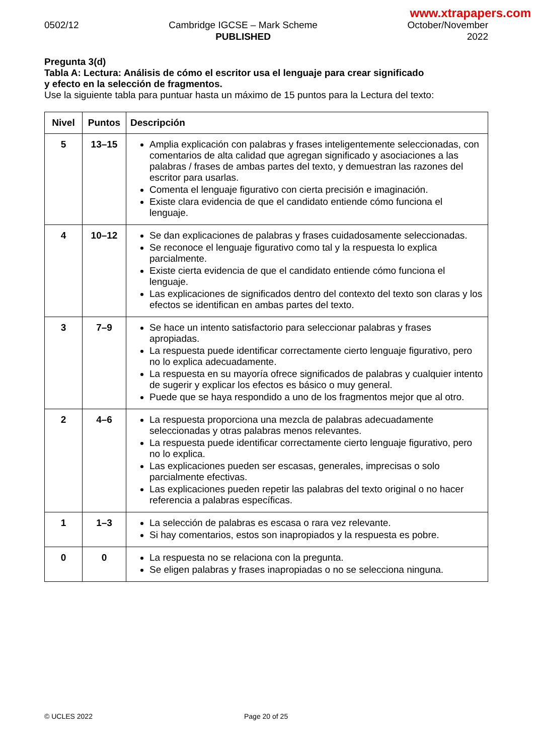www.xtrapapers.com
0502/12 Cambridge IGCSE – Mark Scheme
PUBLISHED
October/November
2022
Pregunta 3(d)
Tabla A: Lectura: Análisis de cómo el escritor usa el lenguaje para crear significado
y efecto en la selección de fragmentos.
Use la siguiente tabla para puntuar hasta un máximo de 15 puntos para la Lectura del texto:
| Nivel | Puntos | Descripción |
| --- | --- | --- |
| 5 | 13–15 | Amplia explicación con palabras y frases inteligentemente seleccionadas, con comentarios de alta calidad que agregan significado y asociaciones a las palabras / frases de ambas partes del texto, y demuestran las razones del escritor para usarlas. Comenta el lenguaje figurativo con cierta precisión e imaginación. Existe clara evidencia de que el candidato entiende cómo funciona el lenguaje. |
| 4 | 10–12 | Se dan explicaciones de palabras y frases cuidadosamente seleccionadas. Se reconoce el lenguaje figurativo como tal y la respuesta lo explica parcialmente. Existe cierta evidencia de que el candidato entiende cómo funciona el lenguaje. Las explicaciones de significados dentro del contexto del texto son claras y los efectos se identifican en ambas partes del texto. |
| 3 | 7–9 | Se hace un intento satisfactorio para seleccionar palabras y frases apropiadas. La respuesta puede identificar correctamente cierto lenguaje figurativo, pero no lo explica adecuadamente. La respuesta en su mayoría ofrece significados de palabras y cualquier intento de sugerir y explicar los efectos es básico o muy general. Puede que se haya respondido a uno de los fragmentos mejor que al otro. |
| 2 | 4–6 | La respuesta proporciona una mezcla de palabras adecuadamente seleccionadas y otras palabras menos relevantes. La respuesta puede identificar correctamente cierto lenguaje figurativo, pero no lo explica. Las explicaciones pueden ser escasas, generales, imprecisas o solo parcialmente efectivas. Las explicaciones pueden repetir las palabras del texto original o no hacer referencia a palabras específicas. |
| 1 | 1–3 | La selección de palabras es escasa o rara vez relevante. Si hay comentarios, estos son inapropiados y la respuesta es pobre. |
| 0 | 0 | La respuesta no se relaciona con la pregunta. Se eligen palabras y frases inapropiadas o no se selecciona ninguna. |
© UCLES 2022 Page 20 of 25